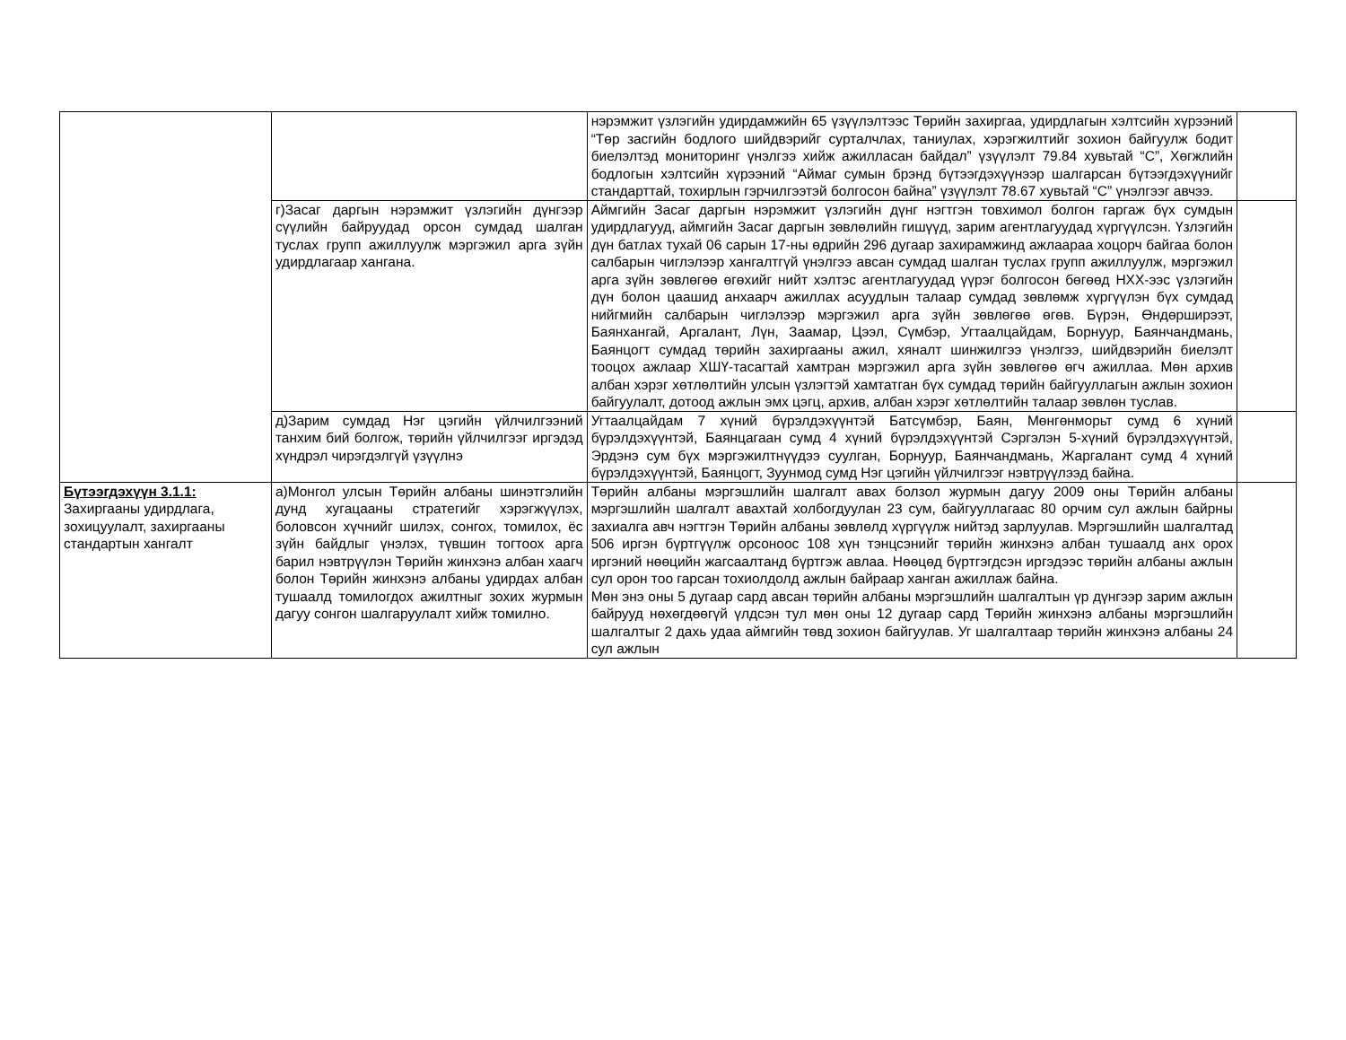| | | нэрэмжит үзлэгийн удирдамжийн 65 үзүүлэлтээс Төрийн захиргаа, удирдлагын хэлтсийн хүрээний “Төр засгийн бодлого шийдвэрийг сурталчлах, таниулах, хэрэгжилтийг зохион байгуулж бодит биелэлтэд мониторинг үнэлгээ хийж ажилласан байдал” үзүүлэлт 79.84 хувьтай “С”, Хөгжлийн бодлогын хэлтсийн хүрээний “Аймаг сумын брэнд бүтээгдэхүүнээр шалгарсан бүтээгдэхүүнийг стандарттай, тохирлын гэрчилгээтэй болгосон байна” үзүүлэлт 78.67 хувьтай “С” үнэлгээг авчээ. | |
| | г)Засаг даргын нэрэмжит үзлэгийн дүнгээр сүүлийн байруудад орсон сумдад шалган туслах групп ажиллуулж мэргэжил арга зүйн удирдлагаар хангана. | Аймгийн Засаг даргын нэрэмжит үзлэгийн дүнг нэгтгэн товхимол болгон гаргаж бүх сумдын удирдлагууд, аймгийн Засаг даргын зөвлөлийн гишүүд, зарим агентлагуудад хүргүүлсэн. Үзлэгийн дүн батлах тухай 06 сарын 17-ны өдрийн 296 дугаар захирамжинд ажлаараа хоцорч байгаа болон салбарын чиглэлээр хангалтгүй үнэлгээ авсан сумдад шалган туслах групп ажиллуулж, мэргэжил арга зүйн зөвлөгөө өгөхийг нийт хэлтэс агентлагуудад үүрэг болгосон бөгөөд НХХ-ээс үзлэгийн дүн болон цаашид анхаарч ажиллах асуудлын талаар сумдад зөвлөмж хүргүүлэн бүх сумдад нийгмийн салбарын чиглэлээр мэргэжил арга зүйн зөвлөгөө өгөв. Бүрэн, Өндөрширээт, Баянхангай, Аргалант, Лүн, Заамар, Цээл, Сүмбэр, Угтаалцайдам, Борнуур, Баянчандмань, Баянцогт сумдад төрийн захиргааны ажил, хяналт шинжилгээ үнэлгээ, шийдвэрийн биелэлт тооцох ажлаар ХШҮ-тасагтай хамтран мэргэжил арга зүйн зөвлөгөө өгч ажиллаа. Мөн архив албан хэрэг хөтлөлтийн улсын үзлэгтэй хамтатган бүх сумдад төрийн байгууллагын ажлын зохион байгуулалт, дотоод ажлын эмх цэгц, архив, албан хэрэг хөтлөлтийн талаар зөвлөн туслав. | |
| | д)Зарим сумдад Нэг цэгийн үйлчилгээний танхим бий болгож, төрийн үйлчилгээг иргэдэд хүндрэл чирэгдэлгүй үзүүлнэ | Угтаалцайдам 7 хүний бүрэлдэхүүнтэй Батсүмбэр, Баян, Мөнгөнморьт сумд 6 хүний бүрэлдэхүүнтэй, Баянцагаан сумд 4 хүний бүрэлдэхүүнтэй Сэргэлэн 5-хүний бүрэлдэхүүнтэй, Эрдэнэ сум бүх мэргэжилтнүүдээ суулган, Борнуур, Баянчандмань, Жаргалант сумд 4 хүний бүрэлдэхүүнтэй, Баянцогт, Зуунмод сумд Нэг цэгийн үйлчилгээг нэвтрүүлээд байна. | |
| Бүтээгдэхүүн 3.1.1: Захиргааны удирдлага, зохицуулалт, захиргааны стандартын хангалт | а)Монгол улсын Төрийн албаны шинэтгэлийн дунд хугацааны стратегийг хэрэгжүүлэх, боловсон хүчнийг шилэх, сонгох, томилох, ёс зүйн байдлыг үнэлэх, түвшин тогтоох арга барил нэвтрүүлэн Төрийн жинхэнэ албан хаагч болон Төрийн жинхэнэ албаны удирдах албан тушаалд томилогдох ажилтныг зохих журмын дагуу сонгон шалгаруулалт хийж томилно. | Төрийн албаны мэргэшлийн шалгалт авах болзол журмын дагуу 2009 оны Төрийн албаны мэргэшлийн шалгалт авахтай холбогдуулан 23 сум, байгууллагаас 80 орчим сул ажлын байрны захиалга авч нэгтгэн Төрийн албаны зөвлөлд хүргүүлж нийтэд зарлуулав. Мэргэшлийн шалгалтад 506 иргэн бүртгүүлж орсоноос 108 хүн тэнцсэнийг төрийн жинхэнэ албан тушаалд анх орох иргэний нөөцийн жагсаалтанд бүртгэж авлаа. Нөөцөд бүртгэгдсэн иргэдээс төрийн албаны ажлын сул орон тоо гарсан тохиолдолд ажлын байраар ханган ажиллаж байна. Мөн энэ оны 5 дугаар сард авсан төрийн албаны мэргэшлийн шалгалтын үр дүнгээр зарим ажлын байрууд нөхөгдөөгүй үлдсэн тул мөн оны 12 дугаар сард Төрийн жинхэнэ албаны мэргэшлийн шалгалтыг 2 дахь удаа аймгийн төвд зохион байгуулав. Уг шалгалтаар төрийн жинхэнэ албаны 24 сул ажлын | |